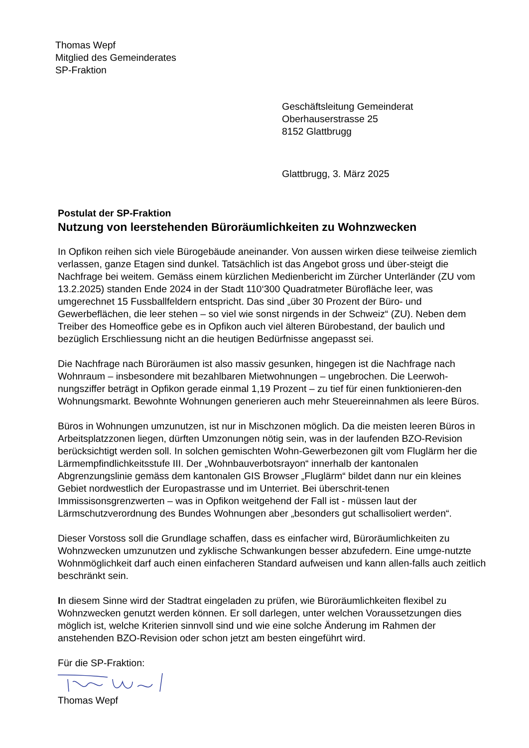Thomas Wepf
Mitglied des Gemeinderates
SP-Fraktion
Geschäftsleitung Gemeinderat
Oberhauserstrasse 25
8152 Glattbrugg
Glattbrugg, 3. März 2025
Postulat der SP-Fraktion
Nutzung von leerstehenden Büroräumlichkeiten zu Wohnzwecken
In Opfikon reihen sich viele Bürogebäude aneinander. Von aussen wirken diese teilweise ziemlich verlassen, ganze Etagen sind dunkel. Tatsächlich ist das Angebot gross und über-steigt die Nachfrage bei weitem. Gemäss einem kürzlichen Medienbericht im Zürcher Unterländer (ZU vom 13.2.2025) standen Ende 2024 in der Stadt 110‘300 Quadratmeter Bürofläche leer, was umgerechnet 15 Fussballfeldern entspricht. Das sind „über 30 Prozent der Büro- und Gewerbeflächen, die leer stehen – so viel wie sonst nirgends in der Schweiz“ (ZU). Neben dem Treiber des Homeoffice gebe es in Opfikon auch viel älteren Bürobestand, der baulich und bezüglich Erschliessung nicht an die heutigen Bedürfnisse angepasst sei.
Die Nachfrage nach Büroräumen ist also massiv gesunken, hingegen ist die Nachfrage nach Wohnraum – insbesondere mit bezahlbaren Mietwohnungen – ungebrochen. Die Leerwoh-nungsziffer beträgt in Opfikon gerade einmal 1,19 Prozent – zu tief für einen funktionieren-den Wohnungsmarkt. Bewohnte Wohnungen generieren auch mehr Steuereinnahmen als leere Büros.
Büros in Wohnungen umzunutzen, ist nur in Mischzonen möglich. Da die meisten leeren Büros in Arbeitsplatzzonen liegen, dürften Umzonungen nötig sein, was in der laufenden BZO-Revision berücksichtigt werden soll. In solchen gemischten Wohn-Gewerbezonen gilt vom Fluglärm her die Lärmempfindlichkeitsstufe III. Der „Wohnbauverbotsrayon“ innerhalb der kantonalen Abgrenzungslinie gemäss dem kantonalen GIS Browser „Fluglärm“ bildet dann nur ein kleines Gebiet nordwestlich der Europastrasse und im Unterriet. Bei überschrit-tenen Immissisonsgrenzwerten – was in Opfikon weitgehend der Fall ist - müssen laut der Lärmschutzverordnung des Bundes Wohnungen aber „besonders gut schallisoliert werden“.
Dieser Vorstoss soll die Grundlage schaffen, dass es einfacher wird, Büroräumlichkeiten zu Wohnzwecken umzunutzen und zyklische Schwankungen besser abzufedern. Eine umge-nutzte Wohnmöglichkeit darf auch einen einfacheren Standard aufweisen und kann allen-falls auch zeitlich beschränkt sein.
In diesem Sinne wird der Stadtrat eingeladen zu prüfen, wie Büroräumlichkeiten flexibel zu Wohnzwecken genutzt werden können. Er soll darlegen, unter welchen Voraussetzungen dies möglich ist, welche Kriterien sinnvoll sind und wie eine solche Änderung im Rahmen der anstehenden BZO-Revision oder schon jetzt am besten eingeführt wird.
Für die SP-Fraktion:
Thomas Wepf